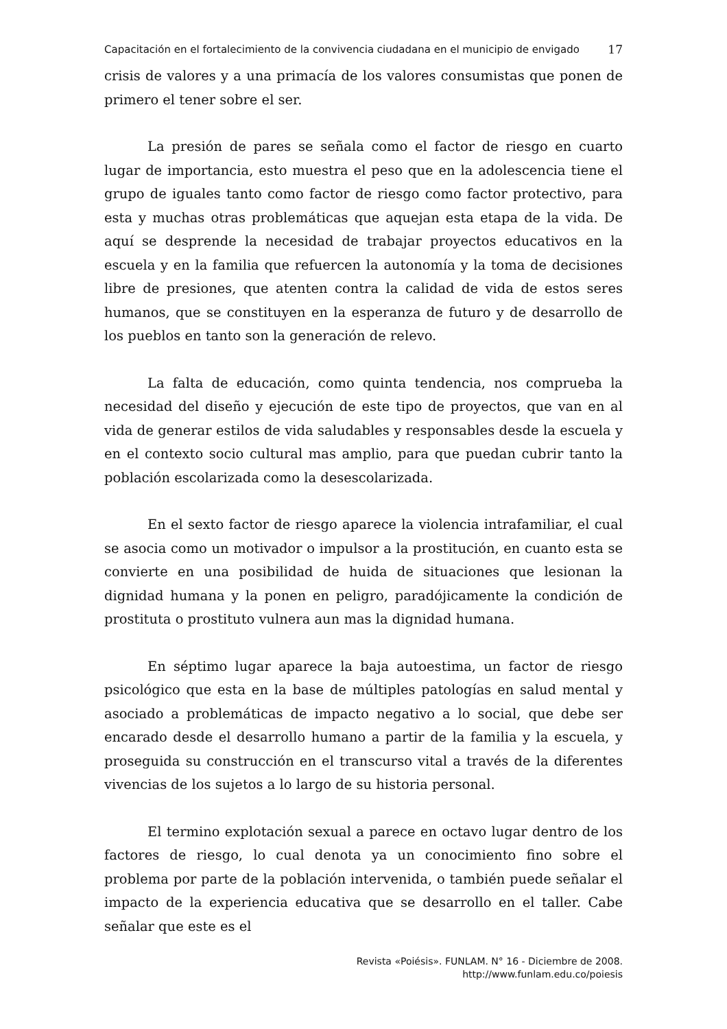Capacitación en el fortalecimiento de la convivencia ciudadana en el municipio de envigado
17
crisis de valores y a una primacía de los valores consumistas que ponen de primero el tener sobre el ser.
La presión de pares se señala como el factor de riesgo en cuarto lugar de importancia, esto muestra el peso que en la adolescencia tiene el grupo de iguales tanto como factor de riesgo como factor protectivo, para esta y muchas otras problemáticas que aquejan esta etapa de la vida. De aquí se desprende la necesidad de trabajar proyectos educativos en la escuela y en la familia que refuercen la autonomía y la toma de decisiones libre de presiones, que atenten contra la calidad de vida de estos seres humanos, que se constituyen en la esperanza de futuro y de desarrollo de los pueblos en tanto son la generación de relevo.
La falta de educación, como quinta tendencia, nos comprueba la necesidad del diseño y ejecución de este tipo de proyectos, que van en al vida de generar estilos de vida saludables y responsables desde la escuela y en el contexto socio cultural mas amplio, para que puedan cubrir tanto la población escolarizada como la desescolarizada.
En el sexto factor de riesgo aparece la violencia intrafamiliar, el cual se asocia como un motivador o impulsor a la prostitución, en cuanto esta se convierte en una posibilidad de huida de situaciones que lesionan la dignidad humana y la ponen en peligro, paradójicamente la condición de prostituta o prostituto vulnera aun mas la dignidad humana.
En séptimo lugar aparece la baja autoestima, un factor de riesgo psicológico que esta en la base de múltiples patologías en salud mental y asociado a problemáticas de impacto negativo a lo social, que debe ser encarado desde el desarrollo humano a partir de la familia y la escuela, y proseguida su construcción en el transcurso vital a través de la diferentes vivencias de los sujetos a lo largo de su historia personal.
El termino explotación sexual a parece en octavo lugar dentro de los factores de riesgo, lo cual denota ya un conocimiento fino sobre el problema por parte de la población intervenida, o también puede señalar el impacto de la experiencia educativa que se desarrollo en el taller. Cabe señalar que este es el
Revista «Poiésis». FUNLAM. N° 16 - Diciembre de 2008.
http://www.funlam.edu.co/poiesis